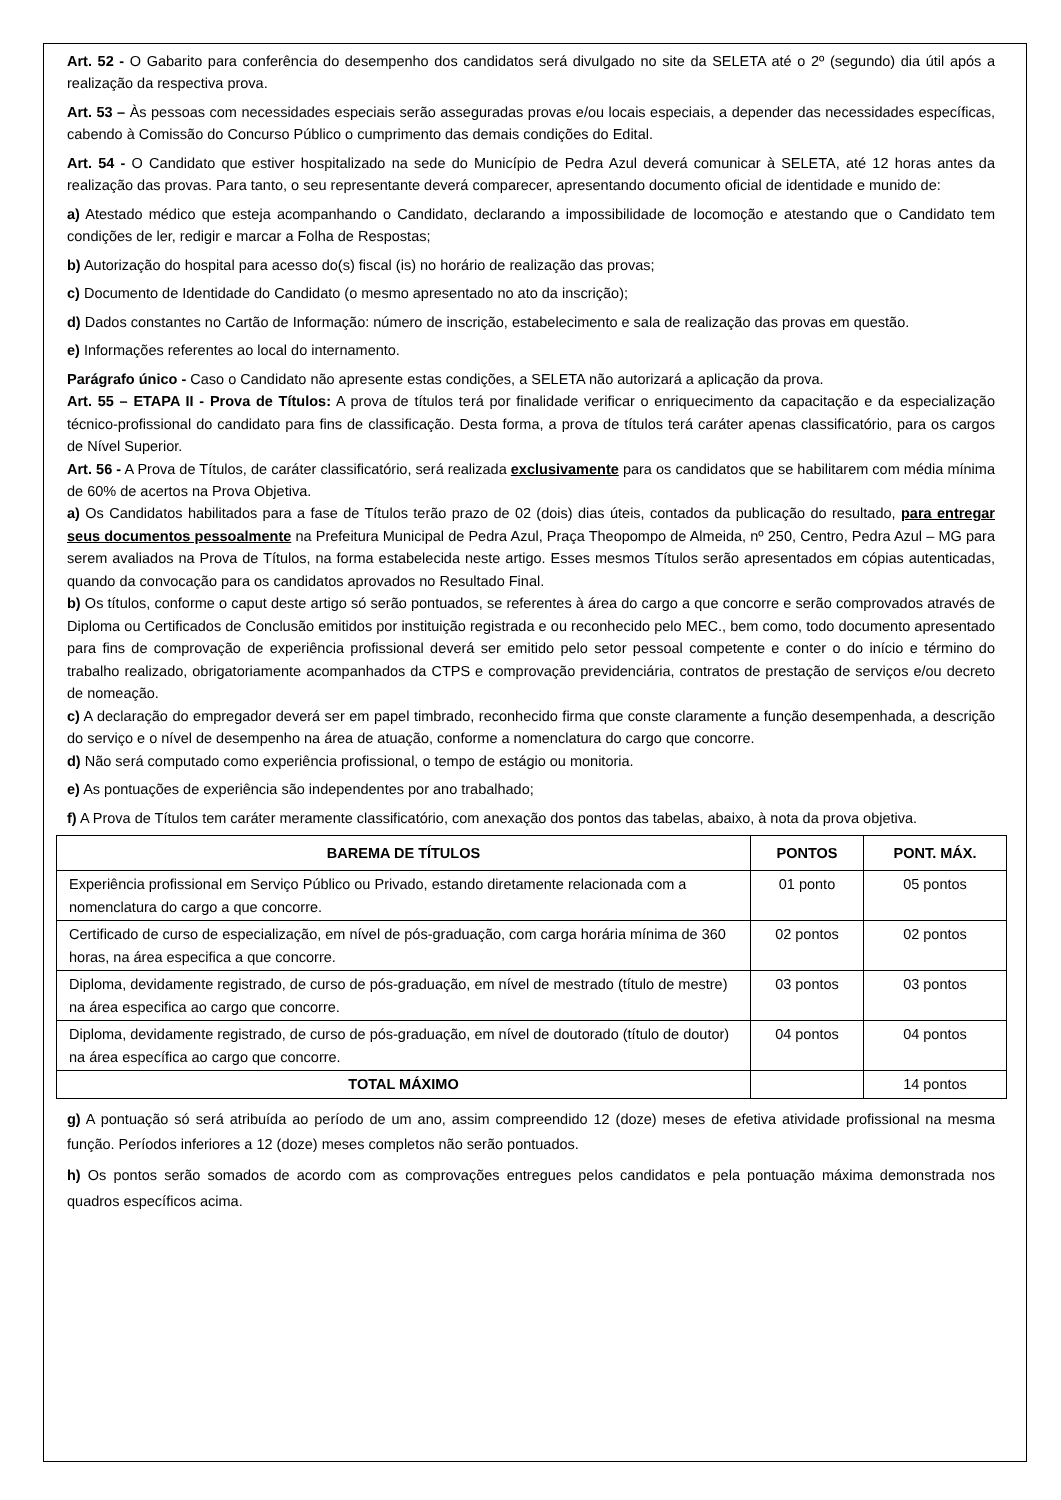Art. 52 - O Gabarito para conferência do desempenho dos candidatos será divulgado no site da SELETA até o 2º (segundo) dia útil após a realização da respectiva prova.
Art. 53 – Às pessoas com necessidades especiais serão asseguradas provas e/ou locais especiais, a depender das necessidades específicas, cabendo à Comissão do Concurso Público o cumprimento das demais condições do Edital.
Art. 54 - O Candidato que estiver hospitalizado na sede do Município de Pedra Azul deverá comunicar à SELETA, até 12 horas antes da realização das provas. Para tanto, o seu representante deverá comparecer, apresentando documento oficial de identidade e munido de:
a) Atestado médico que esteja acompanhando o Candidato, declarando a impossibilidade de locomoção e atestando que o Candidato tem condições de ler, redigir e marcar a Folha de Respostas;
b) Autorização do hospital para acesso do(s) fiscal (is) no horário de realização das provas;
c) Documento de Identidade do Candidato (o mesmo apresentado no ato da inscrição);
d) Dados constantes no Cartão de Informação: número de inscrição, estabelecimento e sala de realização das provas em questão.
e) Informações referentes ao local do internamento.
Parágrafo único - Caso o Candidato não apresente estas condições, a SELETA não autorizará a aplicação da prova.
Art. 55 – ETAPA II - Prova de Títulos: A prova de títulos terá por finalidade verificar o enriquecimento da capacitação e da especialização técnico-profissional do candidato para fins de classificação. Desta forma, a prova de títulos terá caráter apenas classificatório, para os cargos de Nível Superior.
Art. 56 - A Prova de Títulos, de caráter classificatório, será realizada exclusivamente para os candidatos que se habilitarem com média mínima de 60% de acertos na Prova Objetiva.
a) Os Candidatos habilitados para a fase de Títulos terão prazo de 02 (dois) dias úteis, contados da publicação do resultado, para entregar seus documentos pessoalmente na Prefeitura Municipal de Pedra Azul, Praça Theopompo de Almeida, nº 250, Centro, Pedra Azul – MG para serem avaliados na Prova de Títulos, na forma estabelecida neste artigo. Esses mesmos Títulos serão apresentados em cópias autenticadas, quando da convocação para os candidatos aprovados no Resultado Final.
b) Os títulos, conforme o caput deste artigo só serão pontuados, se referentes à área do cargo a que concorre e serão comprovados através de Diploma ou Certificados de Conclusão emitidos por instituição registrada e ou reconhecido pelo MEC., bem como, todo documento apresentado para fins de comprovação de experiência profissional deverá ser emitido pelo setor pessoal competente e conter o do início e término do trabalho realizado, obrigatoriamente acompanhados da CTPS e comprovação previdenciária, contratos de prestação de serviços e/ou decreto de nomeação.
c) A declaração do empregador deverá ser em papel timbrado, reconhecido firma que conste claramente a função desempenhada, a descrição do serviço e o nível de desempenho na área de atuação, conforme a nomenclatura do cargo que concorre.
d) Não será computado como experiência profissional, o tempo de estágio ou monitoria.
e) As pontuações de experiência são independentes por ano trabalhado;
f) A Prova de Títulos tem caráter meramente classificatório, com anexação dos pontos das tabelas, abaixo, à nota da prova objetiva.
| BAREMA DE TÍTULOS | PONTOS | PONT. MÁX. |
| --- | --- | --- |
| Experiência profissional em Serviço Público ou Privado, estando diretamente relacionada com a nomenclatura do cargo a que concorre. | 01 ponto | 05 pontos |
| Certificado de curso de especialização, em nível de pós-graduação, com carga horária mínima de 360 horas, na área especifica a que concorre. | 02 pontos | 02 pontos |
| Diploma, devidamente registrado, de curso de pós-graduação, em nível de mestrado (título de mestre) na área especifica ao cargo que concorre. | 03 pontos | 03 pontos |
| Diploma, devidamente registrado, de curso de pós-graduação, em nível de doutorado (título de doutor) na área específica ao cargo que concorre. | 04 pontos | 04 pontos |
| TOTAL MÁXIMO | | 14 pontos |
g) A pontuação só será atribuída ao período de um ano, assim compreendido 12 (doze) meses de efetiva atividade profissional na mesma função. Períodos inferiores a 12 (doze) meses completos não serão pontuados.
h) Os pontos serão somados de acordo com as comprovações entregues pelos candidatos e pela pontuação máxima demonstrada nos quadros específicos acima.